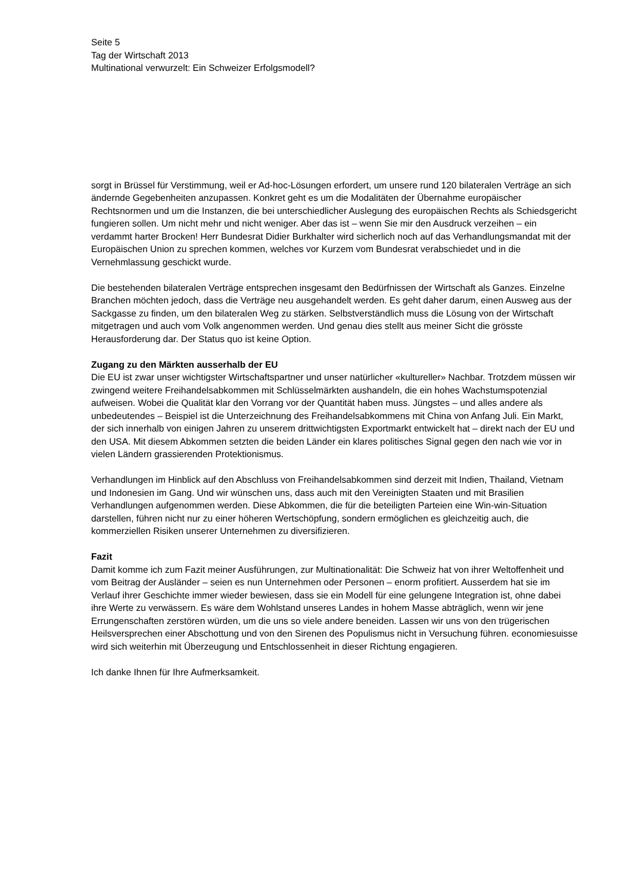Seite 5
Tag der Wirtschaft 2013
Multinational verwurzelt: Ein Schweizer Erfolgsmodell?
sorgt in Brüssel für Verstimmung, weil er Ad-hoc-Lösungen erfordert, um unsere rund 120 bilateralen Verträge an sich ändernde Gegebenheiten anzupassen. Konkret geht es um die Modalitäten der Übernahme europäischer Rechtsnormen und um die Instanzen, die bei unterschiedlicher Auslegung des europäischen Rechts als Schiedsgericht fungieren sollen. Um nicht mehr und nicht weniger. Aber das ist – wenn Sie mir den Ausdruck verzeihen – ein verdammt harter Brocken! Herr Bundesrat Didier Burkhalter wird sicherlich noch auf das Verhandlungsmandat mit der Europäischen Union zu sprechen kommen, welches vor Kurzem vom Bundesrat verabschiedet und in die Vernehmlassung geschickt wurde.
Die bestehenden bilateralen Verträge entsprechen insgesamt den Bedürfnissen der Wirtschaft als Ganzes. Einzelne Branchen möchten jedoch, dass die Verträge neu ausgehandelt werden. Es geht daher darum, einen Ausweg aus der Sackgasse zu finden, um den bilateralen Weg zu stärken. Selbstverständlich muss die Lösung von der Wirtschaft mitgetragen und auch vom Volk angenommen werden. Und genau dies stellt aus meiner Sicht die grösste Herausforderung dar. Der Status quo ist keine Option.
Zugang zu den Märkten ausserhalb der EU
Die EU ist zwar unser wichtigster Wirtschaftspartner und unser natürlicher «kultureller» Nachbar. Trotzdem müssen wir zwingend weitere Freihandelsabkommen mit Schlüsselmärkten aushandeln, die ein hohes Wachstumspotenzial aufweisen. Wobei die Qualität klar den Vorrang vor der Quantität haben muss. Jüngstes – und alles andere als unbedeutendes – Beispiel ist die Unterzeichnung des Freihandelsabkommens mit China von Anfang Juli. Ein Markt, der sich innerhalb von einigen Jahren zu unserem drittwichtigsten Exportmarkt entwickelt hat – direkt nach der EU und den USA. Mit diesem Abkommen setzten die beiden Länder ein klares politisches Signal gegen den nach wie vor in vielen Ländern grassierenden Protektionismus.
Verhandlungen im Hinblick auf den Abschluss von Freihandelsabkommen sind derzeit mit Indien, Thailand, Vietnam und Indonesien im Gang. Und wir wünschen uns, dass auch mit den Vereinigten Staaten und mit Brasilien Verhandlungen aufgenommen werden. Diese Abkommen, die für die beteiligten Parteien eine Win-win-Situation darstellen, führen nicht nur zu einer höheren Wertschöpfung, sondern ermöglichen es gleichzeitig auch, die kommerziellen Risiken unserer Unternehmen zu diversifizieren.
Fazit
Damit komme ich zum Fazit meiner Ausführungen, zur Multinationalität: Die Schweiz hat von ihrer Weltoffenheit und vom Beitrag der Ausländer – seien es nun Unternehmen oder Personen – enorm profitiert. Ausserdem hat sie im Verlauf ihrer Geschichte immer wieder bewiesen, dass sie ein Modell für eine gelungene Integration ist, ohne dabei ihre Werte zu verwässern. Es wäre dem Wohlstand unseres Landes in hohem Masse abträglich, wenn wir jene Errungenschaften zerstören würden, um die uns so viele andere beneiden. Lassen wir uns von den trügerischen Heilsversprechen einer Abschottung und von den Sirenen des Populismus nicht in Versuchung führen. economiesuisse wird sich weiterhin mit Überzeugung und Entschlossenheit in dieser Richtung engagieren.
Ich danke Ihnen für Ihre Aufmerksamkeit.